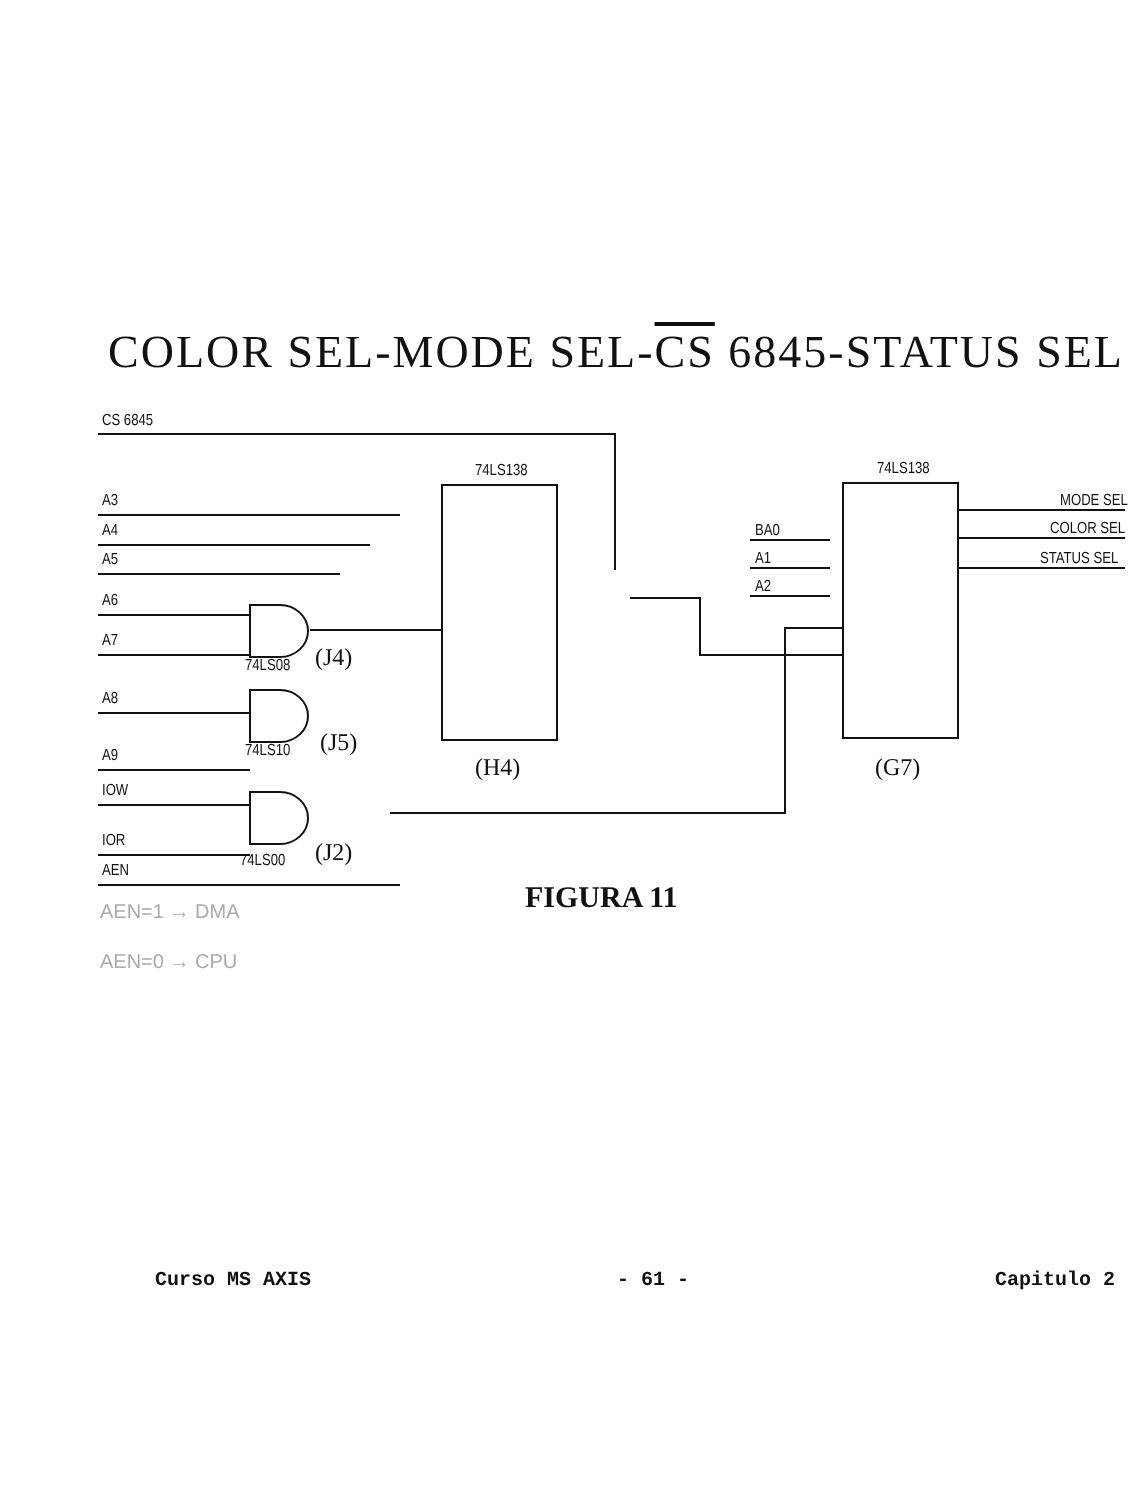COLOR SEL-MODE SEL-CS 6845-STATUS SEL
CS 6845
A3
A4
A5
A6
A7
A8
A9
IOW
IOR
AEN
74LS138
74LS138
74LS08
74LS10
74LS00
(J4)
(J5)
(J2)
(H4)
(G7)
BA0
A1
A2
MODE SEL
COLOR SEL
STATUS SEL
FIGURA 11
AEN=1 → DMA
AEN=0 → CPU
Curso MS AXIS - 61 - Capitulo 2